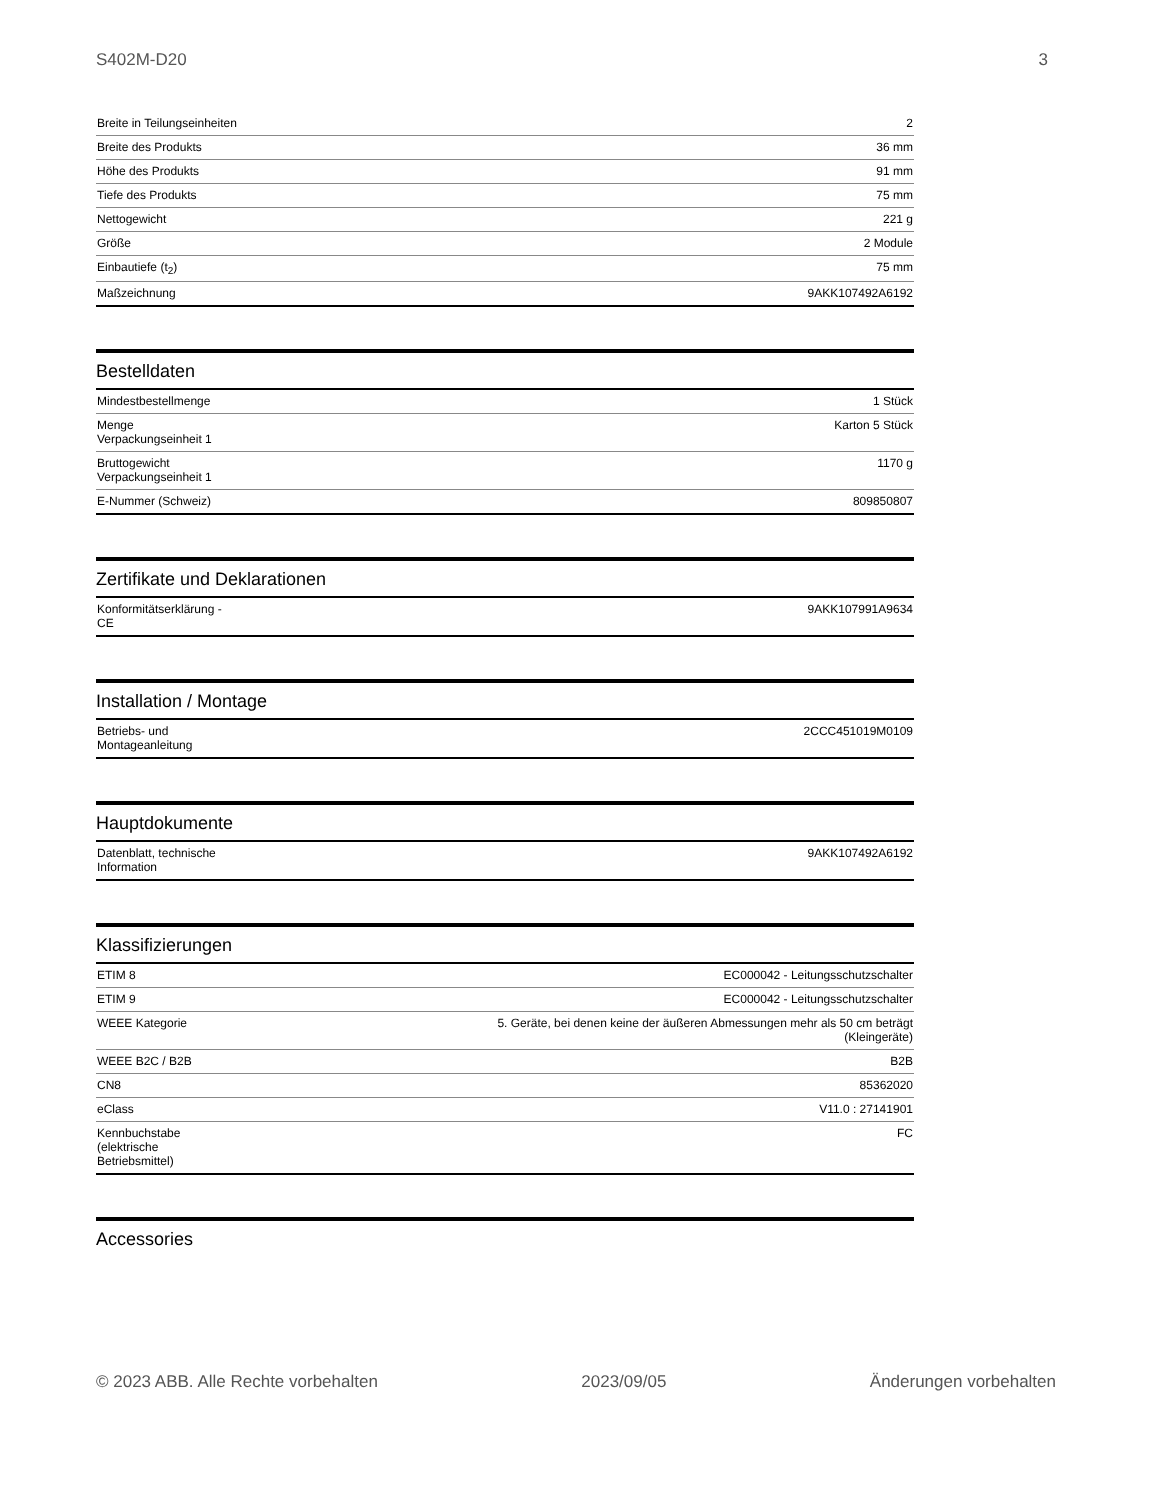S402M-D20 3
| Breite in Teilungseinheiten | 2 |
| Breite des Produkts | 36 mm |
| Höhe des Produkts | 91 mm |
| Tiefe des Produkts | 75 mm |
| Nettogewicht | 221 g |
| Größe | 2 Module |
| Einbautiefe (t<sub>2</sub>) | 75 mm |
| Maßzeichnung | 9AKK107492A6192 |
Bestelldaten
| Mindestbestellmenge | 1 Stück |
| Menge Verpackungseinheit 1 | Karton 5 Stück |
| Bruttogewicht Verpackungseinheit 1 | 1170 g |
| E-Nummer (Schweiz) | 809850807 |
Zertifikate und Deklarationen
| Konformitätserklärung - CE | 9AKK107991A9634 |
Installation / Montage
| Betriebs- und Montageanleitung | 2CCC451019M0109 |
Hauptdokumente
| Datenblatt, technische Information | 9AKK107492A6192 |
Klassifizierungen
| ETIM 8 | EC000042 - Leitungsschutzschalter |
| ETIM 9 | EC000042 - Leitungsschutzschalter |
| WEEE Kategorie | 5. Geräte, bei denen keine der äußeren Abmessungen mehr als 50 cm beträgt (Kleingeräte) |
| WEEE B2C / B2B | B2B |
| CN8 | 85362020 |
| eClass | V11.0 : 27141901 |
| Kennbuchstabe (elektrische Betriebsmittel) | FC |
Accessories
© 2023 ABB. Alle Rechte vorbehalten 2023/09/05 Änderungen vorbehalten